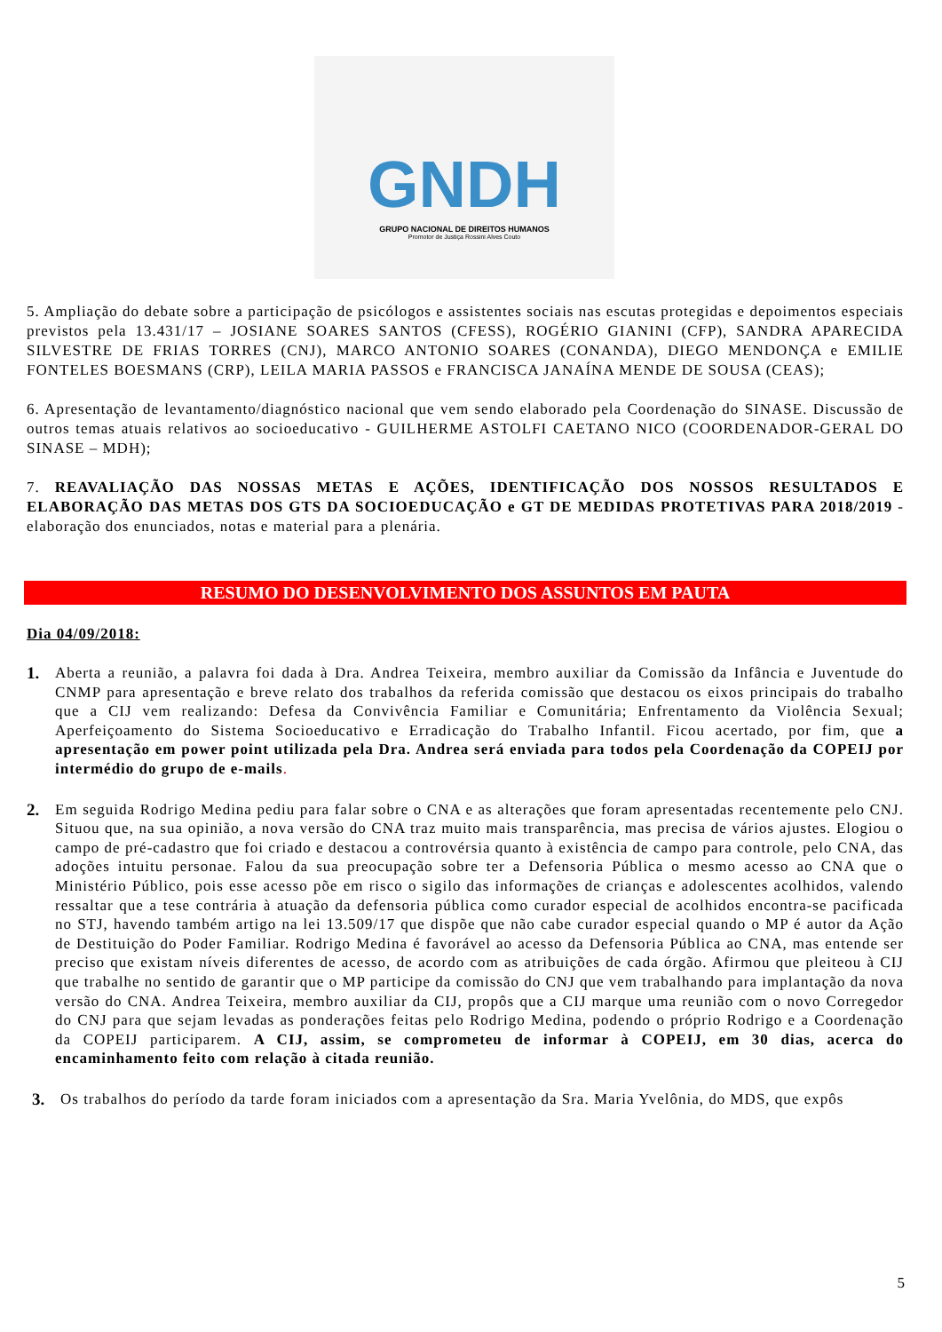GNDH
GRUPO NACIONAL DE DIREITOS HUMANOS
Promotor de Justiça Rossini Alves Couto
5. Ampliação do debate sobre a participação de psicólogos e assistentes sociais nas escutas protegidas e depoimentos especiais previstos pela 13.431/17 – JOSIANE SOARES SANTOS (CFESS), ROGÉRIO GIANINI (CFP), SANDRA APARECIDA SILVESTRE DE FRIAS TORRES (CNJ), MARCO ANTONIO SOARES (CONANDA), DIEGO MENDONÇA e EMILIE FONTELES BOESMANS (CRP), LEILA MARIA PASSOS e FRANCISCA JANAÍNA MENDE DE SOUSA (CEAS);
6. Apresentação de levantamento/diagnóstico nacional que vem sendo elaborado pela Coordenação do SINASE. Discussão de outros temas atuais relativos ao socioeducativo - GUILHERME ASTOLFI CAETANO NICO (COORDENADOR-GERAL DO SINASE – MDH);
7. REAVALIAÇÃO DAS NOSSAS METAS E AÇÕES, IDENTIFICAÇÃO DOS NOSSOS RESULTADOS E ELABORAÇÃO DAS METAS DOS GTS DA SOCIOEDUCAÇÃO e GT DE MEDIDAS PROTETIVAS PARA 2018/2019 - elaboração dos enunciados, notas e material para a plenária.
RESUMO DO DESENVOLVIMENTO DOS ASSUNTOS EM PAUTA
Dia 04/09/2018:
1.
Aberta a reunião, a palavra foi dada à Dra. Andrea Teixeira, membro auxiliar da Comissão da Infância e Juventude do CNMP para apresentação e breve relato dos trabalhos da referida comissão que destacou os eixos principais do trabalho que a CIJ vem realizando: Defesa da Convivência Familiar e Comunitária; Enfrentamento da Violência Sexual; Aperfeiçoamento do Sistema Socioeducativo e Erradicação do Trabalho Infantil. Ficou acertado, por fim, que a apresentação em power point utilizada pela Dra. Andrea será enviada para todos pela Coordenação da COPEIJ por intermédio do grupo de e-mails.
2.
Em seguida Rodrigo Medina pediu para falar sobre o CNA e as alterações que foram apresentadas recentemente pelo CNJ. Situou que, na sua opinião, a nova versão do CNA traz muito mais transparência, mas precisa de vários ajustes. Elogiou o campo de pré-cadastro que foi criado e destacou a controvérsia quanto à existência de campo para controle, pelo CNA, das adoções intuitu personae. Falou da sua preocupação sobre ter a Defensoria Pública o mesmo acesso ao CNA que o Ministério Público, pois esse acesso põe em risco o sigilo das informações de crianças e adolescentes acolhidos, valendo ressaltar que a tese contrária à atuação da defensoria pública como curador especial de acolhidos encontra-se pacificada no STJ, havendo também artigo na lei 13.509/17 que dispõe que não cabe curador especial quando o MP é autor da Ação de Destituição do Poder Familiar. Rodrigo Medina é favorável ao acesso da Defensoria Pública ao CNA, mas entende ser preciso que existam níveis diferentes de acesso, de acordo com as atribuições de cada órgão. Afirmou que pleiteou à CIJ que trabalhe no sentido de garantir que o MP participe da comissão do CNJ que vem trabalhando para implantação da nova versão do CNA. Andrea Teixeira, membro auxiliar da CIJ, propôs que a CIJ marque uma reunião com o novo Corregedor do CNJ para que sejam levadas as ponderações feitas pelo Rodrigo Medina, podendo o próprio Rodrigo e a Coordenação da COPEIJ participarem. A CIJ, assim, se comprometeu de informar à COPEIJ, em 30 dias, acerca do encaminhamento feito com relação à citada reunião.
3.
Os trabalhos do período da tarde foram iniciados com a apresentação da Sra. Maria Yvelônia, do MDS, que expôs
5